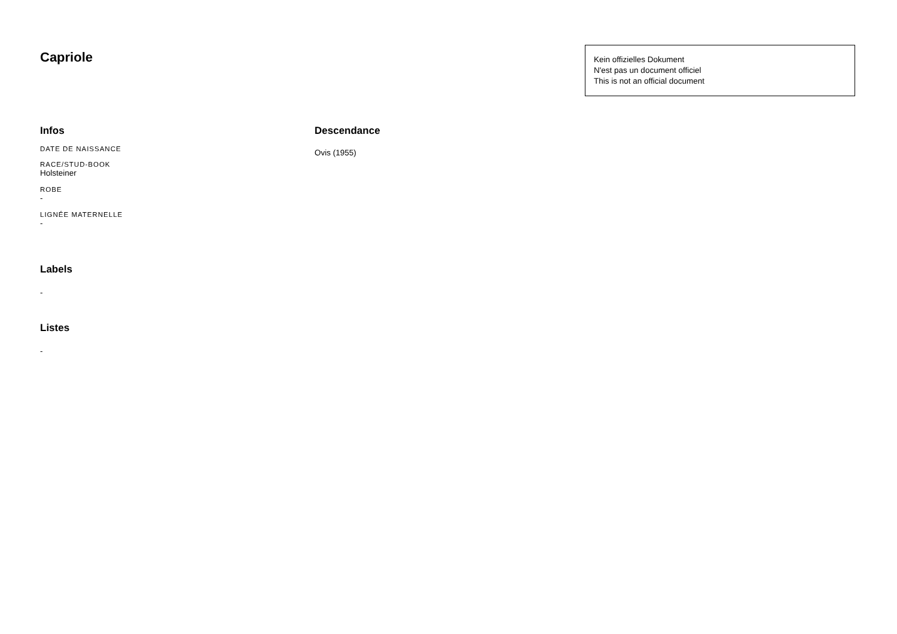Capriole
Kein offizielles Dokument
N'est pas un document officiel
This is not an official document
Infos
DATE DE NAISSANCE
RACE/STUD-BOOK
Holsteiner
ROBE
-
LIGNÉE MATERNELLE
-
Labels
-
Listes
-
Descendance
Ovis (1955)